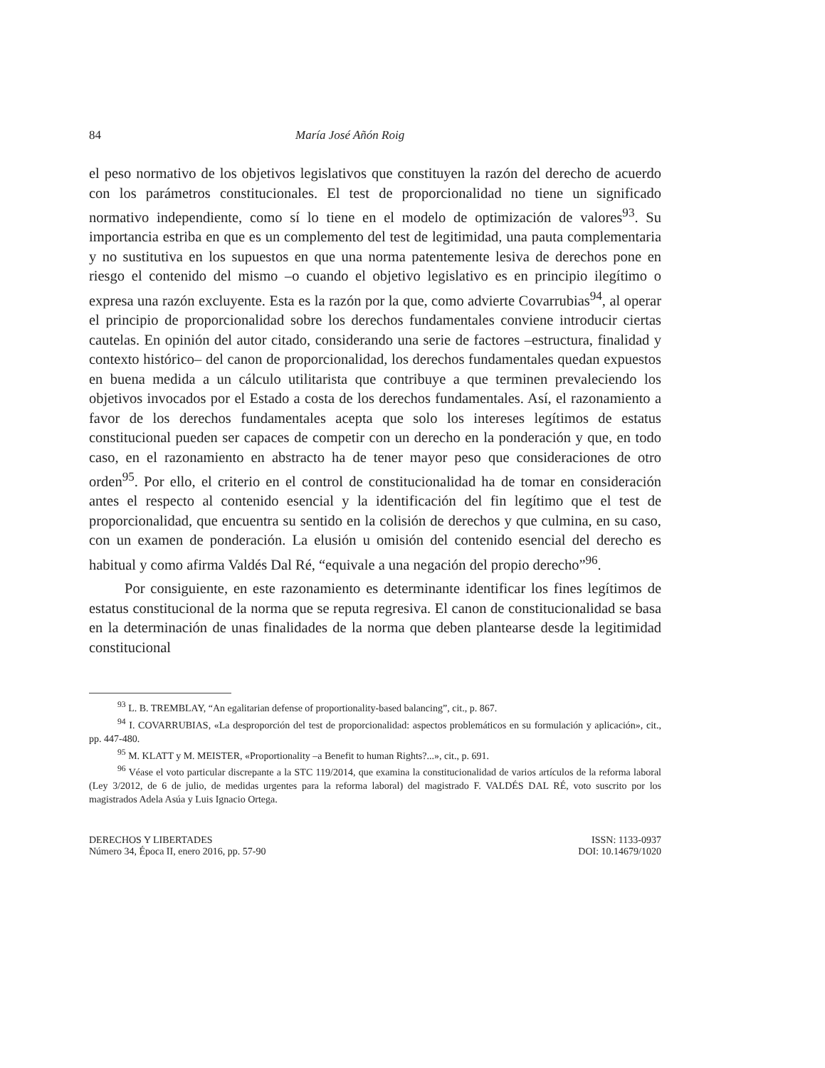84 María José Añón Roig
el peso normativo de los objetivos legislativos que constituyen la razón del derecho de acuerdo con los parámetros constitucionales. El test de proporcionalidad no tiene un significado normativo independiente, como sí lo tiene en el modelo de optimización de valores<sup>93</sup>. Su importancia estriba en que es un complemento del test de legitimidad, una pauta complementaria y no sustitutiva en los supuestos en que una norma patentemente lesiva de derechos pone en riesgo el contenido del mismo –o cuando el objetivo legislativo es en principio ilegítimo o expresa una razón excluyente. Esta es la razón por la que, como advierte Covarrubias<sup>94</sup>, al operar el principio de proporcionalidad sobre los derechos fundamentales conviene introducir ciertas cautelas. En opinión del autor citado, considerando una serie de factores –estructura, finalidad y contexto histórico– del canon de proporcionalidad, los derechos fundamentales quedan expuestos en buena medida a un cálculo utilitarista que contribuye a que terminen prevaleciendo los objetivos invocados por el Estado a costa de los derechos fundamentales. Así, el razonamiento a favor de los derechos fundamentales acepta que solo los intereses legítimos de estatus constitucional pueden ser capaces de competir con un derecho en la ponderación y que, en todo caso, en el razonamiento en abstracto ha de tener mayor peso que consideraciones de otro orden<sup>95</sup>. Por ello, el criterio en el control de constitucionalidad ha de tomar en consideración antes el respecto al contenido esencial y la identificación del fin legítimo que el test de proporcionalidad, que encuentra su sentido en la colisión de derechos y que culmina, en su caso, con un examen de ponderación. La elusión u omisión del contenido esencial del derecho es habitual y como afirma Valdés Dal Ré, “equivale a una negación del propio derecho”<sup>96</sup>.
Por consiguiente, en este razonamiento es determinante identificar los fines legítimos de estatus constitucional de la norma que se reputa regresiva. El canon de constitucionalidad se basa en la determinación de unas finalidades de la norma que deben plantearse desde la legitimidad constitucional
<sup>93</sup> L. B. TREMBLAY, “An egalitarian defense of proportionality-based balancing”, cit., p. 867.
<sup>94</sup> I. COVARRUBIAS, «La desproporción del test de proporcionalidad: aspectos problemáticos en su formulación y aplicación», cit., pp. 447-480.
<sup>95</sup> M. KLATT y M. MEISTER, «Proportionality –a Benefit to human Rights?...», cit., p. 691.
<sup>96</sup> Véase el voto particular discrepante a la STC 119/2014, que examina la constitucionalidad de varios artículos de la reforma laboral (Ley 3/2012, de 6 de julio, de medidas urgentes para la reforma laboral) del magistrado F. VALDÉS DAL RÉ, voto suscrito por los magistrados Adela Asúa y Luis Ignacio Ortega.
DERECHOS Y LIBERTADES
Número 34, Época II, enero 2016, pp. 57-90
ISSN: 1133-0937
DOI: 10.14679/1020